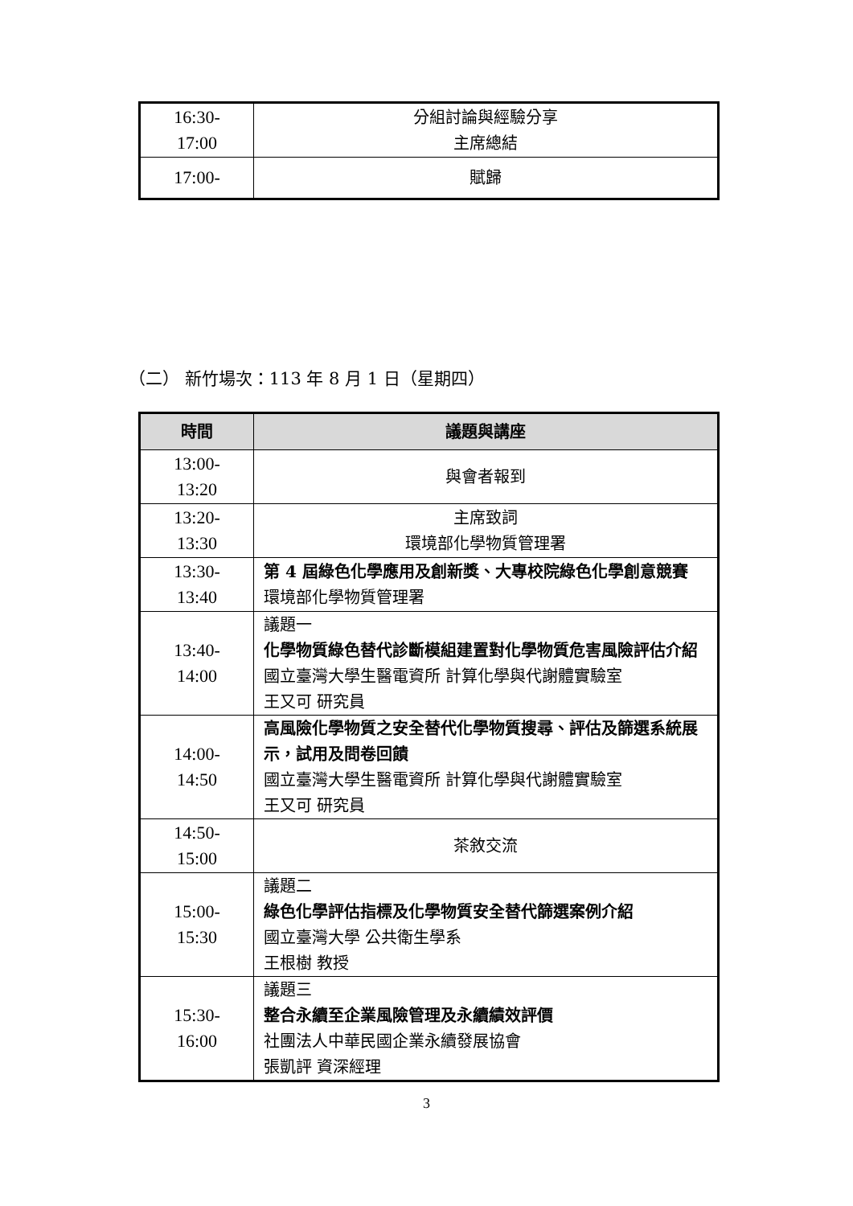| 16:30- 17:00 | 分組討論與經驗分享 主席總結 |
| 17:00- | 賦歸 |
（二） 新竹場次：113 年 8 月 1 日（星期四）
| 時間 | 議題與講座 |
| --- | --- |
| 13:00- 13:20 | 與會者報到 |
| 13:20- 13:30 | 主席致詞 環境部化學物質管理署 |
| 13:30- 13:40 | 第 4 屆綠色化學應用及創新獎、大專校院綠色化學創意競賽 環境部化學物質管理署 |
| 13:40- 14:00 | 議題一 化學物質綠色替代診斷模組建置對化學物質危害風險評估介紹 國立臺灣大學生醫電資所 計算化學與代謝體實驗室 王又可 研究員 |
| 14:00- 14:50 | 高風險化學物質之安全替代化學物質搜尋、評估及篩選系統展示，試用及問卷回饋 國立臺灣大學生醫電資所 計算化學與代謝體實驗室 王又可 研究員 |
| 14:50- 15:00 | 茶敘交流 |
| 15:00- 15:30 | 議題二 綠色化學評估指標及化學物質安全替代篩選案例介紹 國立臺灣大學 公共衛生學系 王根樹 教授 |
| 15:30- 16:00 | 議題三 整合永續至企業風險管理及永續績效評價 社團法人中華民國企業永續發展協會 張凱評 資深經理 |
3